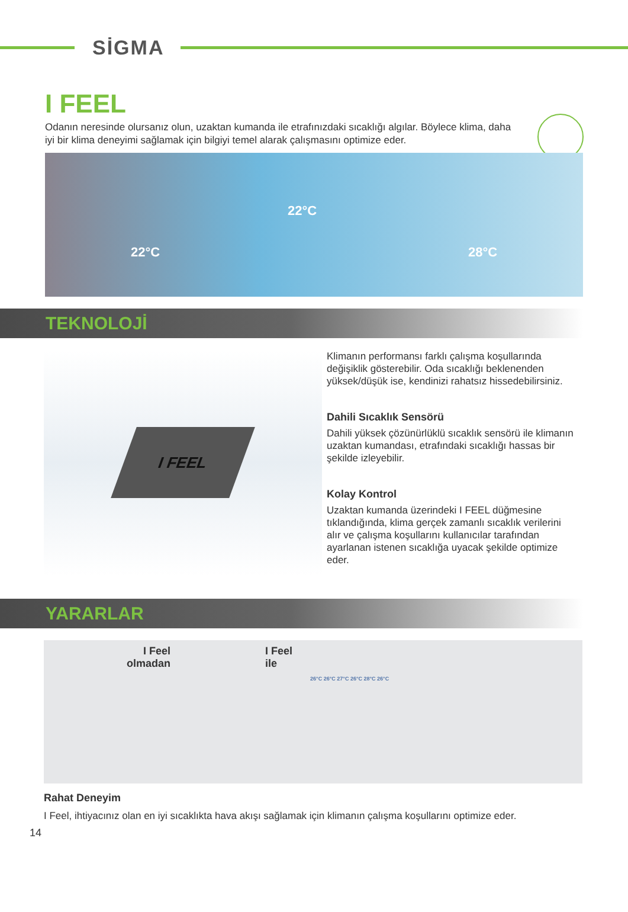SİGMA
I FEEL
Odanın neresinde olursanız olun, uzaktan kumanda ile etrafınızdaki sıcaklığı algılar. Böylece klima, daha iyi bir klima deneyimi sağlamak için bilgiyi temel alarak çalışmasını optimize eder.
22°C
22°C
28°C
TEKNOLOJİ
I FEEL
Klimanın performansı farklı çalışma koşullarında değişiklik gösterebilir. Oda sıcaklığı beklenenden yüksek/düşük ise, kendinizi rahatsız hissedebilirsiniz.
Dahili Sıcaklık Sensörü
Dahili yüksek çözünürlüklü sıcaklık sensörü ile klimanın uzaktan kumandası, etrafındaki sıcaklığı hassas bir şekilde izleyebilir.
Kolay Kontrol
Uzaktan kumanda üzerindeki I FEEL düğmesine tıklandığında, klima gerçek zamanlı sıcaklık verilerini alır ve çalışma koşullarını kullanıcılar tarafından ayarlanan istenen sıcaklığa uyacak şekilde optimize eder.
YARARLAR
I Feel
olmadan
I Feel
ile
26°C 26°C 27°C 26°C 28°C 26°C
Rahat Deneyim
I Feel, ihtiyacınız olan en iyi sıcaklıkta hava akışı sağlamak için klimanın çalışma koşullarını optimize eder.
14